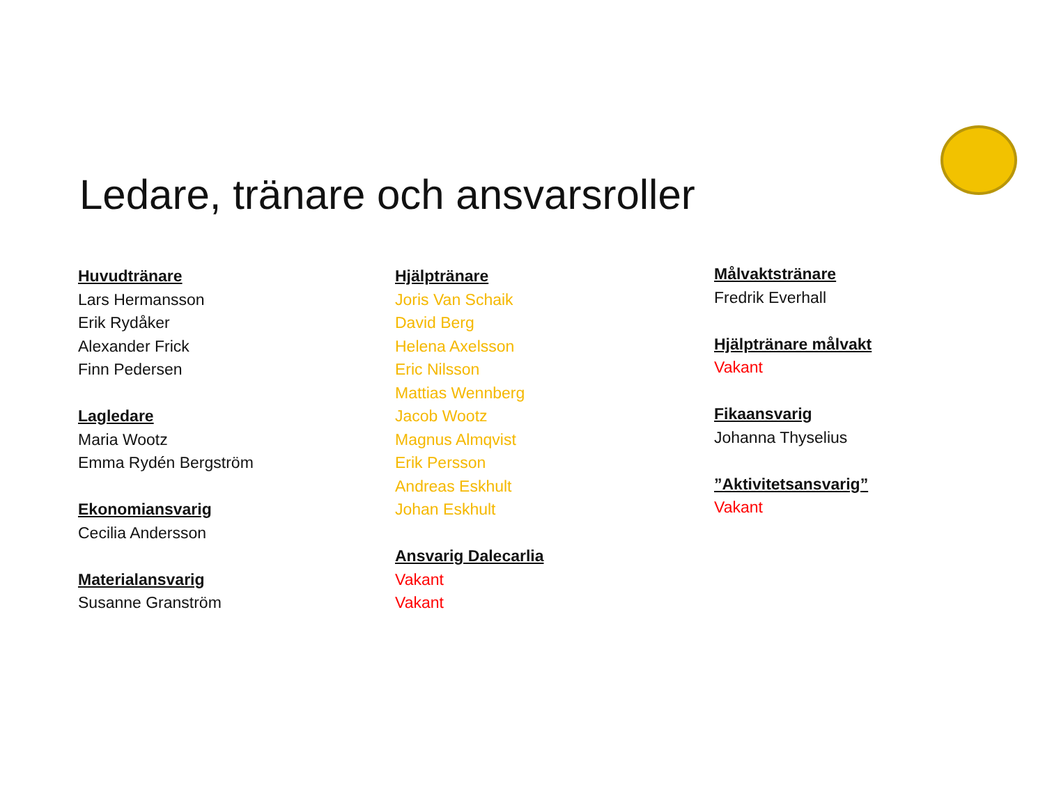Ledare, tränare och ansvarsroller
Huvudtränare
Lars Hermansson
Erik Rydåker
Alexander Frick
Finn Pedersen
Lagledare
Maria Wootz
Emma Rydén Bergström
Ekonomiansvarig
Cecilia Andersson
Materialansvarig
Susanne Granström
Hjälptränare
Joris Van Schaik
David Berg
Helena Axelsson
Eric Nilsson
Mattias Wennberg
Jacob Wootz
Magnus Almqvist
Erik Persson
Andreas Eskhult
Johan Eskhult
Ansvarig Dalecarlia
Vakant
Vakant
Målvaktstränare
Fredrik Everhall
Hjälptränare målvakt
Vakant
Fikaansvarig
Johanna Thyselius
”Aktivitetsansvarig”
Vakant